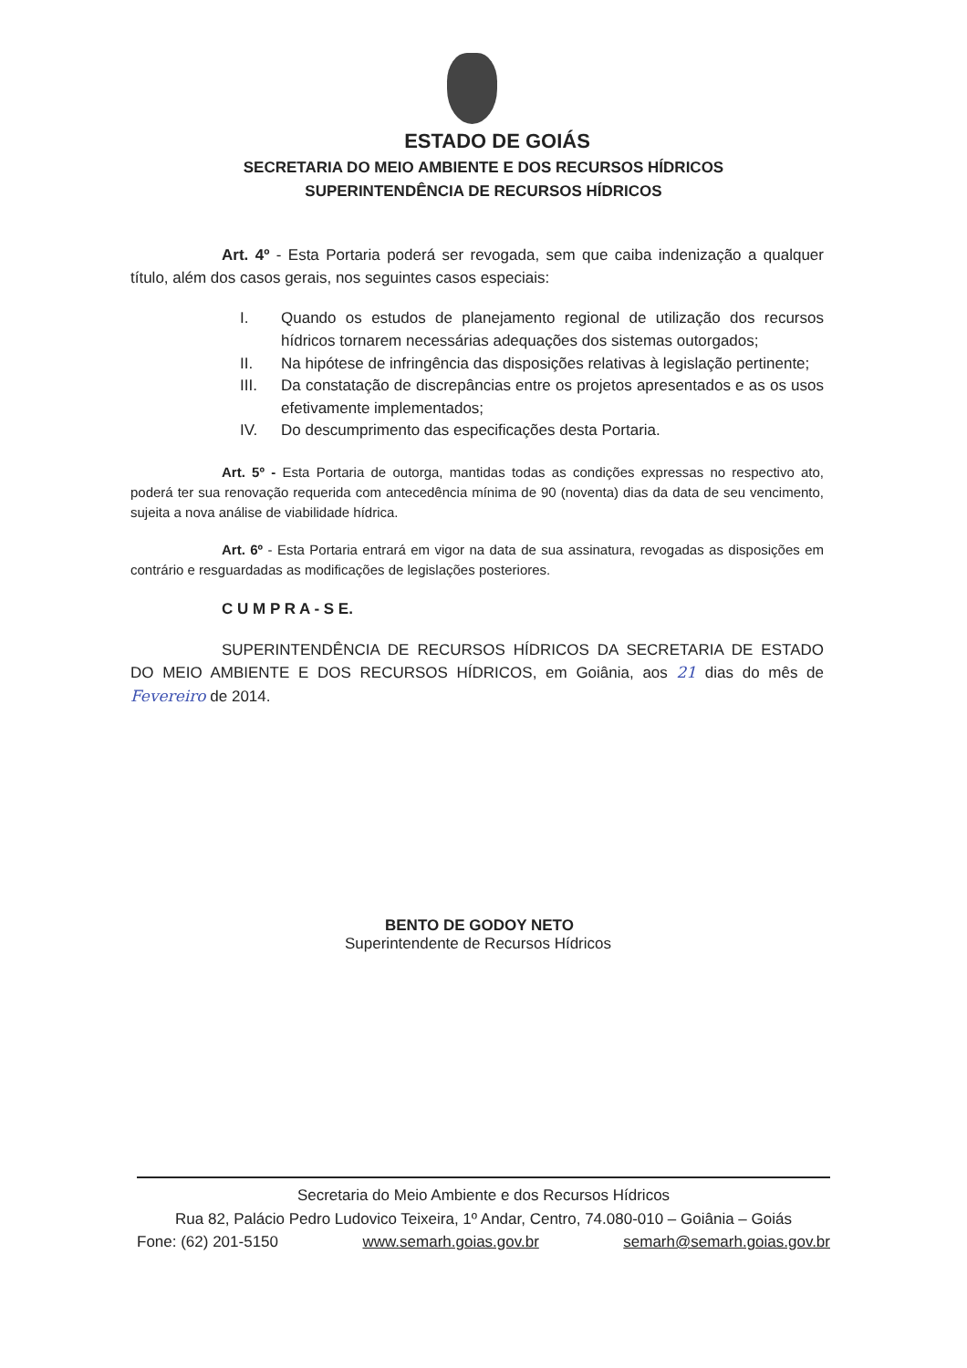ESTADO DE GOIÁS
SECRETARIA DO MEIO AMBIENTE E DOS RECURSOS HÍDRICOS
SUPERINTENDÊNCIA DE RECURSOS HÍDRICOS
Art. 4º - Esta Portaria poderá ser revogada, sem que caiba indenização a qualquer título, além dos casos gerais, nos seguintes casos especiais:
I. Quando os estudos de planejamento regional de utilização dos recursos hídricos tornarem necessárias adequações dos sistemas outorgados;
II. Na hipótese de infringência das disposições relativas à legislação pertinente;
III. Da constatação de discrepâncias entre os projetos apresentados e as os usos efetivamente implementados;
IV. Do descumprimento das especificações desta Portaria.
Art. 5º - Esta Portaria de outorga, mantidas todas as condições expressas no respectivo ato, poderá ter sua renovação requerida com antecedência mínima de 90 (noventa) dias da data de seu vencimento, sujeita a nova análise de viabilidade hídrica.
Art. 6º - Esta Portaria entrará em vigor na data de sua assinatura, revogadas as disposições em contrário e resguardadas as modificações de legislações posteriores.
C U M P R A - S E.
SUPERINTENDÊNCIA DE RECURSOS HÍDRICOS DA SECRETARIA DE ESTADO DO MEIO AMBIENTE E DOS RECURSOS HÍDRICOS, em Goiânia, aos 21 dias do mês de Fevereiro de 2014.
BENTO DE GODOY NETO
Superintendente de Recursos Hídricos
Secretaria do Meio Ambiente e dos Recursos Hídricos
Rua 82, Palácio Pedro Ludovico Teixeira, 1º Andar, Centro, 74.080-010 – Goiânia – Goiás
Fone: (62) 201-5150 www.semarh.goias.gov.br semarh@semarh.goias.gov.br